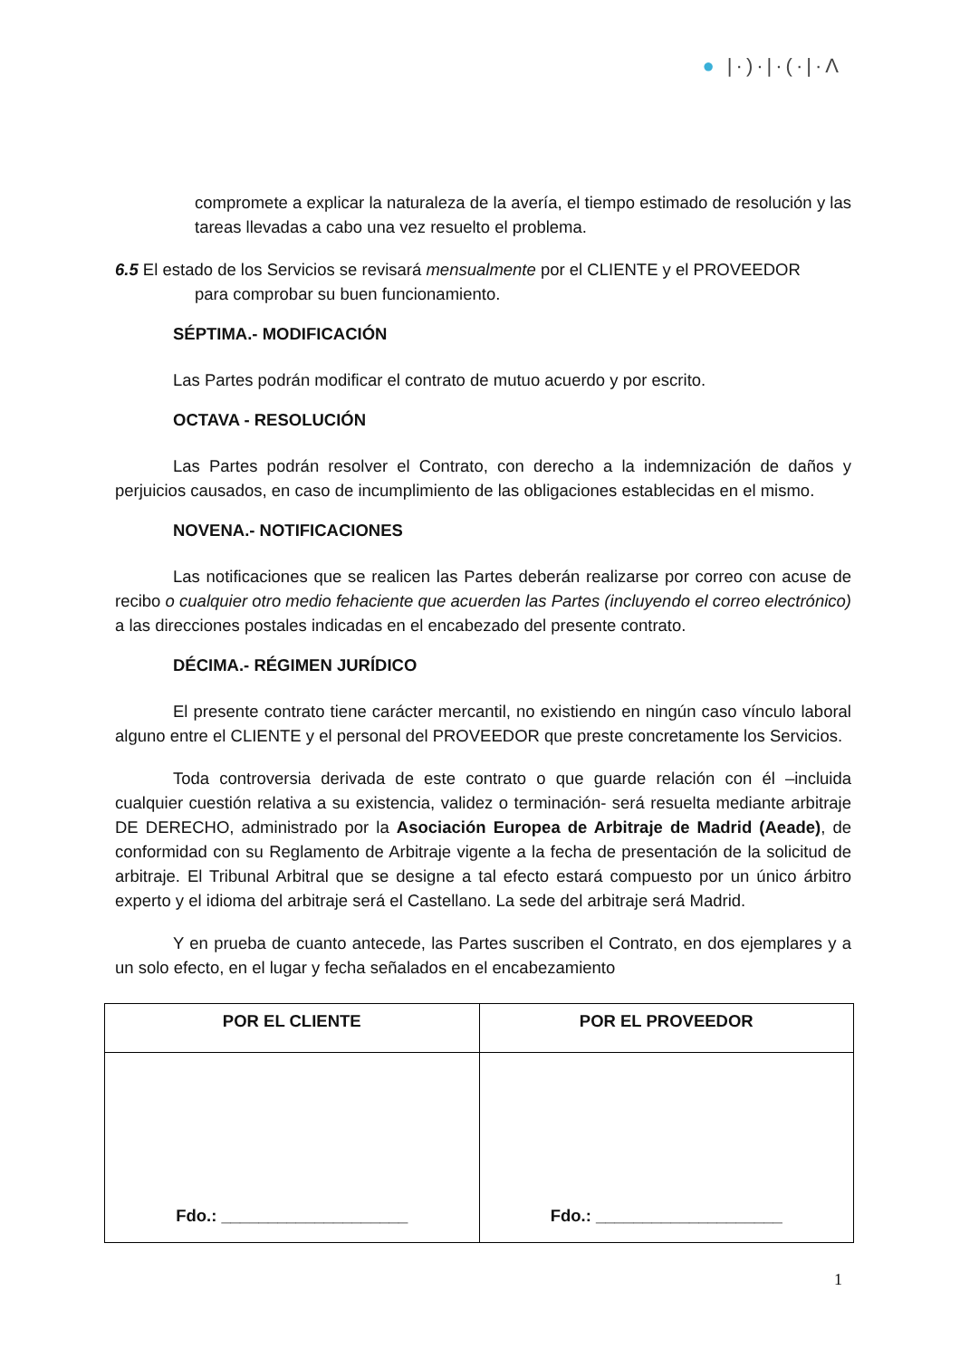● |·)·|·(·|·Λ
compromete a explicar la naturaleza de la avería, el tiempo estimado de resolución y las tareas llevadas a cabo una vez resuelto el problema.
6.5 El estado de los Servicios se revisará mensualmente por el CLIENTE y el PROVEEDOR
para comprobar su buen funcionamiento.
SÉPTIMA.- MODIFICACIÓN
Las Partes podrán modificar el contrato de mutuo acuerdo y por escrito.
OCTAVA - RESOLUCIÓN
Las Partes podrán resolver el Contrato, con derecho a la indemnización de daños y perjuicios causados, en caso de incumplimiento de las obligaciones establecidas en el mismo.
NOVENA.- NOTIFICACIONES
Las notificaciones que se realicen las Partes deberán realizarse por correo con acuse de recibo o cualquier otro medio fehaciente que acuerden las Partes (incluyendo el correo electrónico) a las direcciones postales indicadas en el encabezado del presente contrato.
DÉCIMA.- RÉGIMEN JURÍDICO
El presente contrato tiene carácter mercantil, no existiendo en ningún caso vínculo laboral alguno entre el CLIENTE y el personal del PROVEEDOR que preste concretamente los Servicios.
Toda controversia derivada de este contrato o que guarde relación con él –incluida cualquier cuestión relativa a su existencia, validez o terminación- será resuelta mediante arbitraje DE DERECHO, administrado por la Asociación Europea de Arbitraje de Madrid (Aeade), de conformidad con su Reglamento de Arbitraje vigente a la fecha de presentación de la solicitud de arbitraje. El Tribunal Arbitral que se designe a tal efecto estará compuesto por un único árbitro experto y el idioma del arbitraje será el Castellano. La sede del arbitraje será Madrid.
Y en prueba de cuanto antecede, las Partes suscriben el Contrato, en dos ejemplares y a un solo efecto, en el lugar y fecha señalados en el encabezamiento
| POR EL CLIENTE | POR EL PROVEEDOR |
| Fdo.: ____________________ | Fdo.: ____________________ |
1